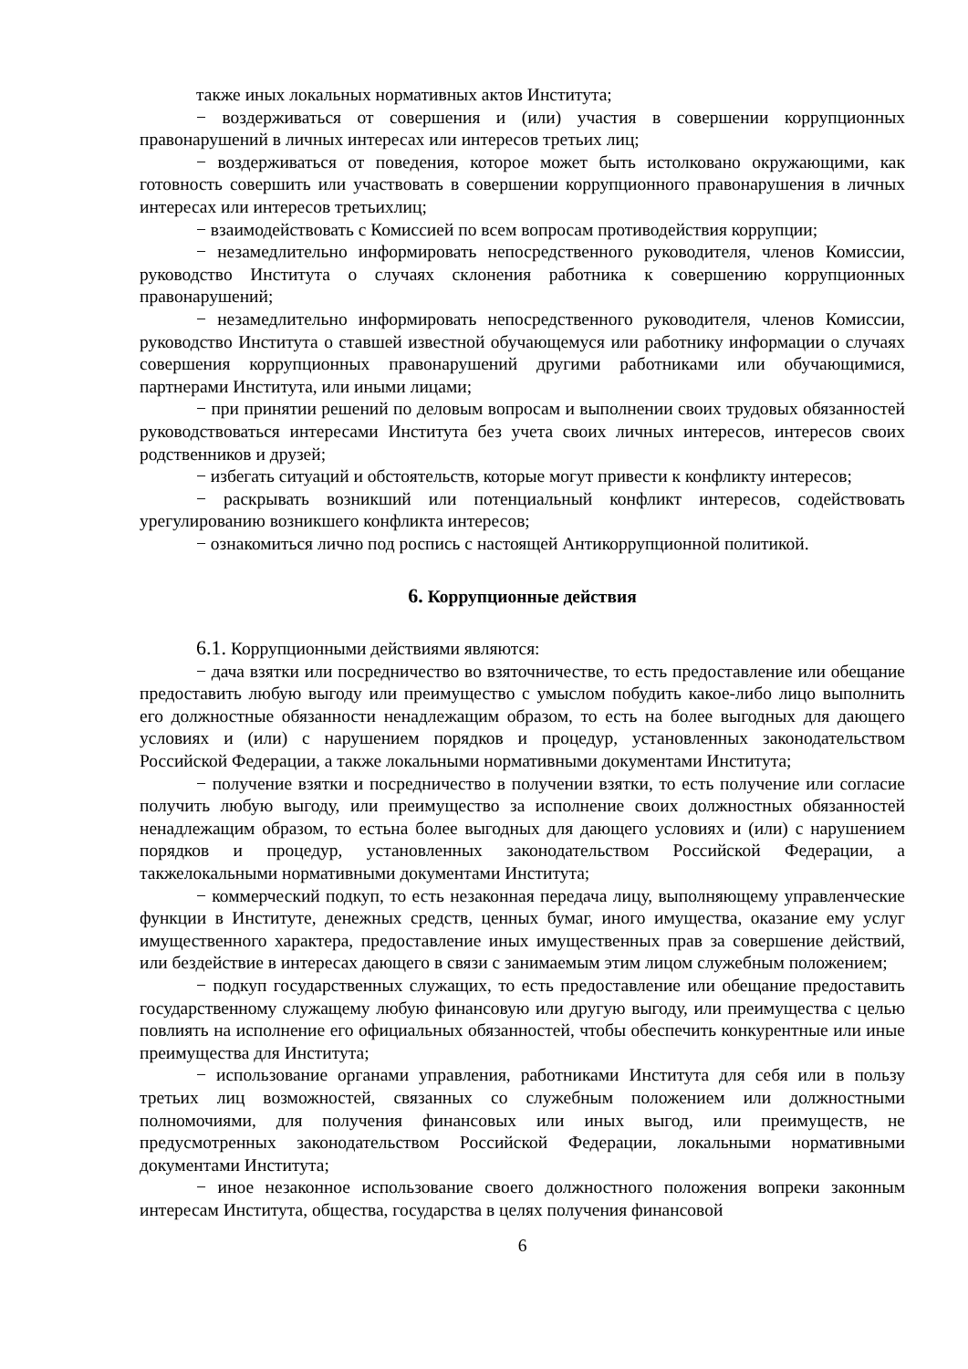также иных локальных нормативных актов Института;
− воздерживаться от совершения и (или) участия в совершении коррупционных правонарушений в личных интересах или интересов третьих лиц;
− воздерживаться от поведения, которое может быть истолковано окружающими, как готовность совершить или участвовать в совершении коррупционного правонарушения в личных интересах или интересов третьихлиц;
− взаимодействовать с Комиссией по всем вопросам противодействия коррупции;
− незамедлительно информировать непосредственного руководителя, членов Комиссии, руководство Института о случаях склонения работника к совершению коррупционных правонарушений;
− незамедлительно информировать непосредственного руководителя, членов Комиссии, руководство Института о ставшей известной обучающемуся или работнику информации о случаях совершения коррупционных правонарушений другими работниками или обучающимися, партнерами Института, или иными лицами;
− при принятии решений по деловым вопросам и выполнении своих трудовых обязанностей руководствоваться интересами Института без учета своих личных интересов, интересов своих родственников и друзей;
− избегать ситуаций и обстоятельств, которые могут привести к конфликту интересов;
− раскрывать возникший или потенциальный конфликт интересов, содействовать урегулированию возникшего конфликта интересов;
− ознакомиться лично под роспись с настоящей Антикоррупционной политикой.
6. Коррупционные действия
6.1. Коррупционными действиями являются:
− дача взятки или посредничество во взяточничестве, то есть предоставление или обещание предоставить любую выгоду или преимущество с умыслом побудить какое-либо лицо выполнить его должностные обязанности ненадлежащим образом, то есть на более выгодных для дающего условиях и (или) с нарушением порядков и процедур, установленных законодательством Российской Федерации, а также локальными нормативными документами Института;
− получение взятки и посредничество в получении взятки, то есть получение или согласие получить любую выгоду, или преимущество за исполнение своих должностных обязанностей ненадлежащим образом, то естьна более выгодных для дающего условиях и (или) с нарушением порядков и процедур, установленных законодательством Российской Федерации, а такжелокальными нормативными документами Института;
− коммерческий подкуп, то есть незаконная передача лицу, выполняющему управленческие функции в Институте, денежных средств, ценных бумаг, иного имущества, оказание ему услуг имущественного характера, предоставление иных имущественных прав за совершение действий, или бездействие в интересах дающего в связи с занимаемым этим лицом служебным положением;
− подкуп государственных служащих, то есть предоставление или обещание предоставить государственному служащему любую финансовую или другую выгоду, или преимущества с целью повлиять на исполнение его официальных обязанностей, чтобы обеспечить конкурентные или иные преимущества для Института;
− использование органами управления, работниками Института для себя или в пользу третьих лиц возможностей, связанных со служебным положением или должностными полномочиями, для получения финансовых или иных выгод, или преимуществ, не предусмотренных законодательством Российской Федерации, локальными нормативными документами Института;
− иное незаконное использование своего должностного положения вопреки законным интересам Института, общества, государства в целях получения финансовой
6